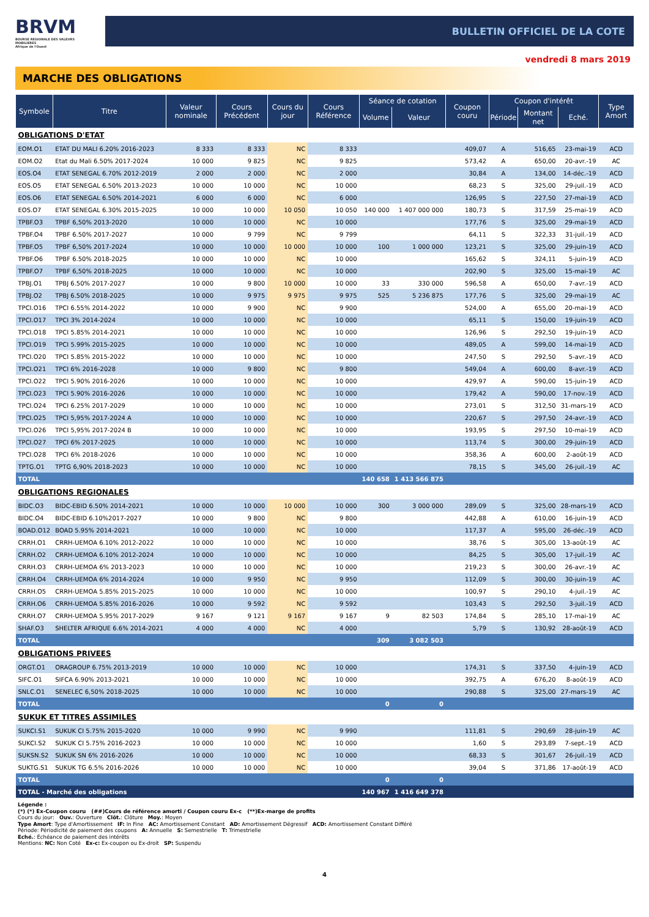BRVM
BOURSE REGIONALE DES VALEURS MOBILIERES
Afrique de l'Ouest
BULLETIN OFFICIEL DE LA COTE
vendredi 8 mars 2019
MARCHE DES OBLIGATIONS
| Symbole | Titre | Valeur nominale | Cours Précédent | Cours du jour | Cours Référence | Séance de cotation | | Coupon couru | Coupon d'intérêt | | | Type Amort |
| --- | --- | --- | --- | --- | --- | --- | --- | --- | --- | --- | --- | --- |
| | | | | | | Volume | Valeur | | Période | Montant net | Eché. | |
| OBLIGATIONS D'ETAT | | | | | | | | | | | | |
| EOM.O1 | ETAT DU MALI 6.20% 2016-2023 | 8 333 | 8 333 | NC | 8 333 | | | 409,07 | A | 516,65 | 23-mai-19 | ACD |
| EOM.O2 | Etat du Mali 6.50% 2017-2024 | 10 000 | 9 825 | NC | 9 825 | | | 573,42 | A | 650,00 | 20-avr.-19 | AC |
| EOS.O4 | ETAT SENEGAL 6.70% 2012-2019 | 2 000 | 2 000 | NC | 2 000 | | | 30,84 | A | 134,00 | 14-déc.-19 | ACD |
| EOS.O5 | ETAT SENEGAL 6.50% 2013-2023 | 10 000 | 10 000 | NC | 10 000 | | | 68,23 | S | 325,00 | 29-juil.-19 | ACD |
| EOS.O6 | ETAT SENEGAL 6.50% 2014-2021 | 6 000 | 6 000 | NC | 6 000 | | | 126,95 | S | 227,50 | 27-mai-19 | ACD |
| EOS.O7 | ETAT SENEGAL 6.30% 2015-2025 | 10 000 | 10 000 | 10 050 | 10 050 | 140 000 | 1 407 000 000 | 180,73 | S | 317,59 | 25-mai-19 | ACD |
| TPBF.O3 | TPBF 6,50% 2013-2020 | 10 000 | 10 000 | NC | 10 000 | | | 177,76 | S | 325,00 | 29-mai-19 | ACD |
| TPBF.O4 | TPBF 6.50% 2017-2027 | 10 000 | 9 799 | NC | 9 799 | | | 64,11 | S | 322,33 | 31-juil.-19 | ACD |
| TPBF.O5 | TPBF 6,50% 2017-2024 | 10 000 | 10 000 | 10 000 | 10 000 | 100 | 1 000 000 | 123,21 | S | 325,00 | 29-juin-19 | ACD |
| TPBF.O6 | TPBF 6.50% 2018-2025 | 10 000 | 10 000 | NC | 10 000 | | | 165,62 | S | 324,11 | 5-juin-19 | ACD |
| TPBF.O7 | TPBF 6,50% 2018-2025 | 10 000 | 10 000 | NC | 10 000 | | | 202,90 | S | 325,00 | 15-mai-19 | AC |
| TPBJ.O1 | TPBJ 6.50% 2017-2027 | 10 000 | 9 800 | 10 000 | 10 000 | 33 | 330 000 | 596,58 | A | 650,00 | 7-avr.-19 | ACD |
| TPBJ.O2 | TPBJ 6.50% 2018-2025 | 10 000 | 9 975 | 9 975 | 9 975 | 525 | 5 236 875 | 177,76 | S | 325,00 | 29-mai-19 | AC |
| TPCI.O16 | TPCI 6.55% 2014-2022 | 10 000 | 9 900 | NC | 9 900 | | | 524,00 | A | 655,00 | 20-mai-19 | ACD |
| TPCI.O17 | TPCI 3% 2014-2024 | 10 000 | 10 000 | NC | 10 000 | | | 65,11 | S | 150,00 | 19-juin-19 | ACD |
| TPCI.O18 | TPCI 5.85% 2014-2021 | 10 000 | 10 000 | NC | 10 000 | | | 126,96 | S | 292,50 | 19-juin-19 | ACD |
| TPCI.O19 | TPCI 5.99% 2015-2025 | 10 000 | 10 000 | NC | 10 000 | | | 489,05 | A | 599,00 | 14-mai-19 | ACD |
| TPCI.O20 | TPCI 5.85% 2015-2022 | 10 000 | 10 000 | NC | 10 000 | | | 247,50 | S | 292,50 | 5-avr.-19 | ACD |
| TPCI.O21 | TPCI 6% 2016-2028 | 10 000 | 9 800 | NC | 9 800 | | | 549,04 | A | 600,00 | 8-avr.-19 | ACD |
| TPCI.O22 | TPCI 5.90% 2016-2026 | 10 000 | 10 000 | NC | 10 000 | | | 429,97 | A | 590,00 | 15-juin-19 | ACD |
| TPCI.O23 | TPCI 5.90% 2016-2026 | 10 000 | 10 000 | NC | 10 000 | | | 179,42 | A | 590,00 | 17-nov.-19 | ACD |
| TPCI.O24 | TPCI 6.25% 2017-2029 | 10 000 | 10 000 | NC | 10 000 | | | 273,01 | S | 312,50 | 31-mars-19 | ACD |
| TPCI.O25 | TPCI 5,95% 2017-2024 A | 10 000 | 10 000 | NC | 10 000 | | | 220,67 | S | 297,50 | 24-avr.-19 | ACD |
| TPCI.O26 | TPCI 5,95% 2017-2024 B | 10 000 | 10 000 | NC | 10 000 | | | 193,95 | S | 297,50 | 10-mai-19 | ACD |
| TPCI.O27 | TPCI 6% 2017-2025 | 10 000 | 10 000 | NC | 10 000 | | | 113,74 | S | 300,00 | 29-juin-19 | ACD |
| TPCI.O28 | TPCI 6% 2018-2026 | 10 000 | 10 000 | NC | 10 000 | | | 358,36 | A | 600,00 | 2-août-19 | ACD |
| TPTG.O1 | TPTG 6,90% 2018-2023 | 10 000 | 10 000 | NC | 10 000 | | | 78,15 | S | 345,00 | 26-juil.-19 | AC |
| TOTAL | | | | | | 140 658 | 1 413 566 875 | | | | | |
| OBLIGATIONS REGIONALES | | | | | | | | | | | | |
| BIDC.O3 | BIDC-EBID 6.50% 2014-2021 | 10 000 | 10 000 | 10 000 | 10 000 | 300 | 3 000 000 | 289,09 | S | 325,00 | 28-mars-19 | ACD |
| BIDC.O4 | BIDC-EBID 6.10%2017-2027 | 10 000 | 9 800 | NC | 9 800 | | | 442,88 | A | 610,00 | 16-juin-19 | ACD |
| BOAD.O12 | BOAD 5.95% 2014-2021 | 10 000 | 10 000 | NC | 10 000 | | | 117,37 | A | 595,00 | 26-déc.-19 | ACD |
| CRRH.O1 | CRRH-UEMOA 6.10% 2012-2022 | 10 000 | 10 000 | NC | 10 000 | | | 38,76 | S | 305,00 | 13-août-19 | AC |
| CRRH.O2 | CRRH-UEMOA 6.10% 2012-2024 | 10 000 | 10 000 | NC | 10 000 | | | 84,25 | S | 305,00 | 17-juil.-19 | AC |
| CRRH.O3 | CRRH-UEMOA 6% 2013-2023 | 10 000 | 10 000 | NC | 10 000 | | | 219,23 | S | 300,00 | 26-avr.-19 | AC |
| CRRH.O4 | CRRH-UEMOA 6% 2014-2024 | 10 000 | 9 950 | NC | 9 950 | | | 112,09 | S | 300,00 | 30-juin-19 | AC |
| CRRH.O5 | CRRH-UEMOA 5.85% 2015-2025 | 10 000 | 10 000 | NC | 10 000 | | | 100,97 | S | 290,10 | 4-juil.-19 | AC |
| CRRH.O6 | CRRH-UEMOA 5.85% 2016-2026 | 10 000 | 9 592 | NC | 9 592 | | | 103,43 | S | 292,50 | 3-juil.-19 | ACD |
| CRRH.O7 | CRRH-UEMOA 5.95% 2017-2029 | 9 167 | 9 121 | 9 167 | 9 167 | 9 | 82 503 | 174,84 | S | 285,10 | 17-mai-19 | AC |
| SHAF.O3 | SHELTER AFRIQUE 6.6% 2014-2021 | 4 000 | 4 000 | NC | 4 000 | | | 5,79 | S | 130,92 | 28-août-19 | ACD |
| TOTAL | | | | | | 309 | 3 082 503 | | | | | |
| OBLIGATIONS PRIVEES | | | | | | | | | | | | |
| ORGT.O1 | ORAGROUP 6.75% 2013-2019 | 10 000 | 10 000 | NC | 10 000 | | | 174,31 | S | 337,50 | 4-juin-19 | ACD |
| SIFC.O1 | SIFCA 6.90% 2013-2021 | 10 000 | 10 000 | NC | 10 000 | | | 392,75 | A | 676,20 | 8-août-19 | ACD |
| SNLC.O1 | SENELEC 6,50% 2018-2025 | 10 000 | 10 000 | NC | 10 000 | | | 290,88 | S | 325,00 | 27-mars-19 | AC |
| TOTAL | | | | | | 0 | 0 | | | | | |
| SUKUK ET TITRES ASSIMILES | | | | | | | | | | | | |
| SUKCI.S1 | SUKUK CI 5.75% 2015-2020 | 10 000 | 9 990 | NC | 9 990 | | | 111,81 | S | 290,69 | 28-juin-19 | AC |
| SUKCI.S2 | SUKUK CI 5.75% 2016-2023 | 10 000 | 10 000 | NC | 10 000 | | | 1,60 | S | 293,89 | 7-sept.-19 | ACD |
| SUKSN.S2 | SUKUK SN 6% 2016-2026 | 10 000 | 10 000 | NC | 10 000 | | | 68,33 | S | 301,67 | 26-juil.-19 | ACD |
| SUKTG.S1 | SUKUK TG 6.5% 2016-2026 | 10 000 | 10 000 | NC | 10 000 | | | 39,04 | S | 371,86 | 17-août-19 | ACD |
| TOTAL | | | | | | 0 | 0 | | | | | |
| TOTAL - Marché des obligations | | | | | | 140 967 | 1 416 649 378 | | | | | |
Légende :
(*) (*) Ex-Coupon couru (##)Cours de référence amorti / Coupon couru Ex-c (**)Ex-marge de profits
Cours du jour: Ouv.: Ouverture Clôt.: Clôture Moy.: Moyen
Type Amort: Type d'Amortissement IF: In Fine AC: Amortissement Constant AD: Amortissement Dégressif ACD: Amortissement Constant Différé
Période: Périodicité de paiement des coupons A: Annuelle S: Semestrielle T: Trimestrielle
Eché.: Échéance de paiement des intérêts
Mentions: NC: Non Coté Ex-c: Ex-coupon ou Ex-droit SP: Suspendu
4